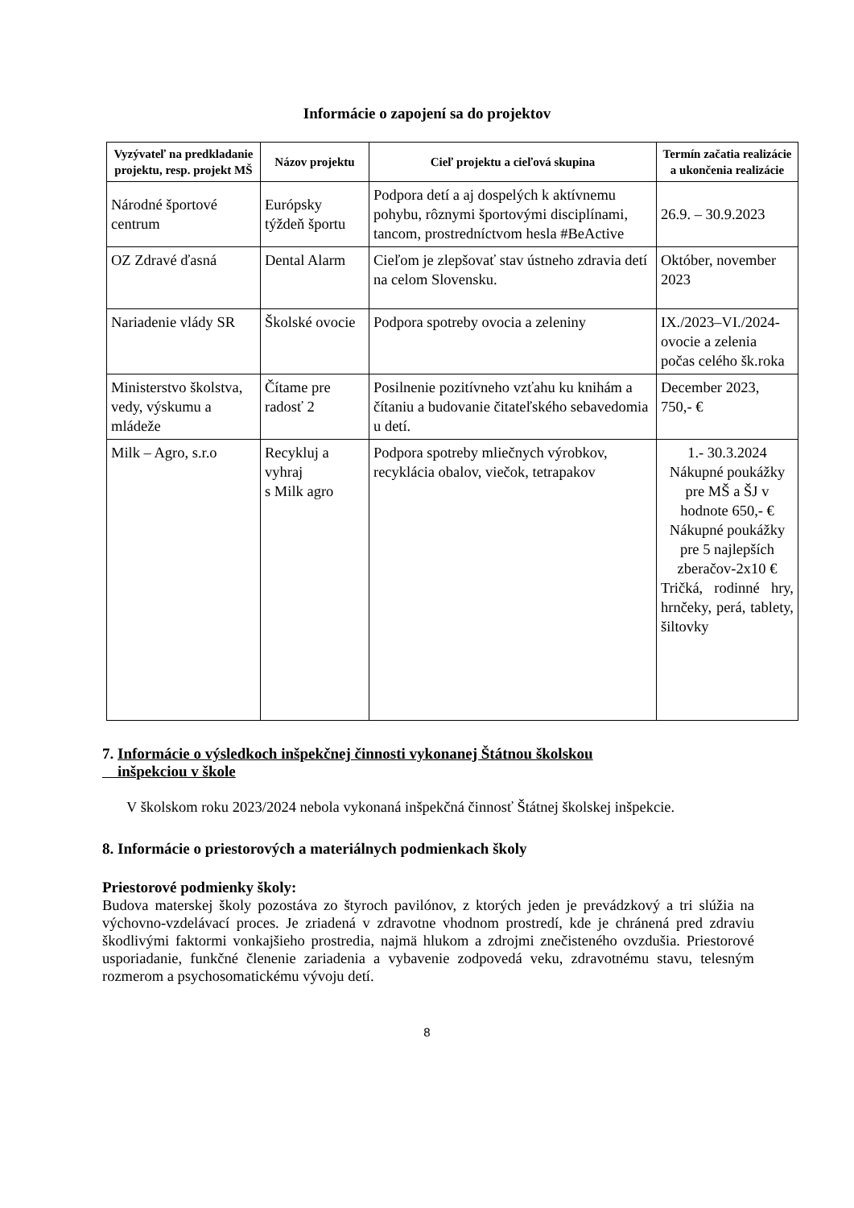Informácie o zapojení sa do projektov
| Vyzývateľ na predkladanie projektu, resp. projekt MŠ | Názov projektu | Cieľ projektu a cieľová skupina | Termín začatia realizácie a ukončenia realizácie |
| --- | --- | --- | --- |
| Národné športové centrum | Európsky týždeň športu | Podpora detí a aj dospelých k aktívnemu pohybu, rôznymi športovými disciplínami, tancom, prostredníctvom hesla #BeActive | 26.9. – 30.9.2023 |
| OZ Zdravé ďasná | Dental Alarm | Cieľom je zlepšovať stav ústneho zdravia detí na celom Slovensku. | Október, november 2023 |
| Nariadenie vlády SR | Školské ovocie | Podpora spotreby ovocia a zeleniny | IX./2023–VI./2024- ovocie a zelenia počas celého šk.roka |
| Ministerstvo školstva, vedy, výskumu a mládeže | Čítame pre radosť 2 | Posilnenie pozitívneho vzťahu ku knihám a čítaniu a budovanie čitateľského sebavedomia u detí. | December 2023, 750,- € |
| Milk – Agro, s.r.o | Recykluj a vyhraj s Milk agro | Podpora spotreby mliečnych výrobkov, recyklácia obalov, viečok, tetrapakov | 1.- 30.3.2024 Nákupné poukážky pre MŠ a ŠJ v hodnote 650,- € Nákupné poukážky pre 5 najlepších zberačov-2x10 € Tričká, rodinné hry, hrnčeky, perá, tablety, šiltovky |
7. Informácie o výsledkoch inšpekčnej činnosti vykonanej Štátnou školskou
inšpekciou v škole
V školskom roku 2023/2024 nebola vykonaná inšpekčná činnosť Štátnej školskej inšpekcie.
8. Informácie o priestorových a materiálnych podmienkach školy
Priestorové podmienky školy:
Budova materskej školy pozostáva zo štyroch pavilónov, z ktorých jeden je prevádzkový a tri slúžia na výchovno-vzdelávací proces. Je zriadená v zdravotne vhodnom prostredí, kde je chránená pred zdraviu škodlivými faktormi vonkajšieho prostredia, najmä hlukom a zdrojmi znečisteného ovzdušia. Priestorové usporiadanie, funkčné členenie zariadenia a vybavenie zodpovedá veku, zdravotnému stavu, telesným rozmerom a psychosomatickému vývoju detí.
8